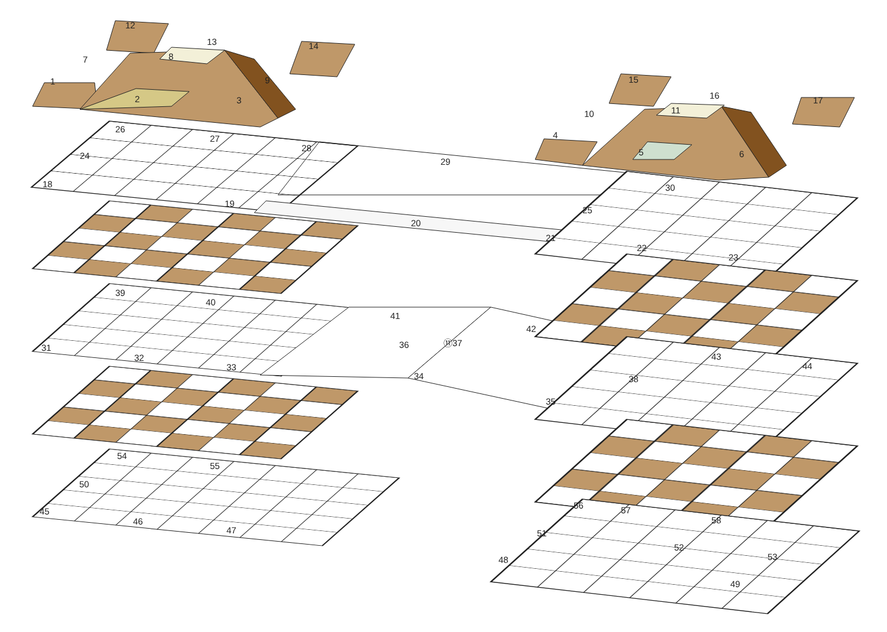12
13
14
7
8
9
1
2
3
15
16
17
10
11
4
5
6
26
27
28
24
29
18
19
30
25
20
21
22
23
39
40
41
42
36
⑪37
31
32
33
43
44
34
38
35
54
55
50
45
46
47
56
57
58
51
52
53
48
49